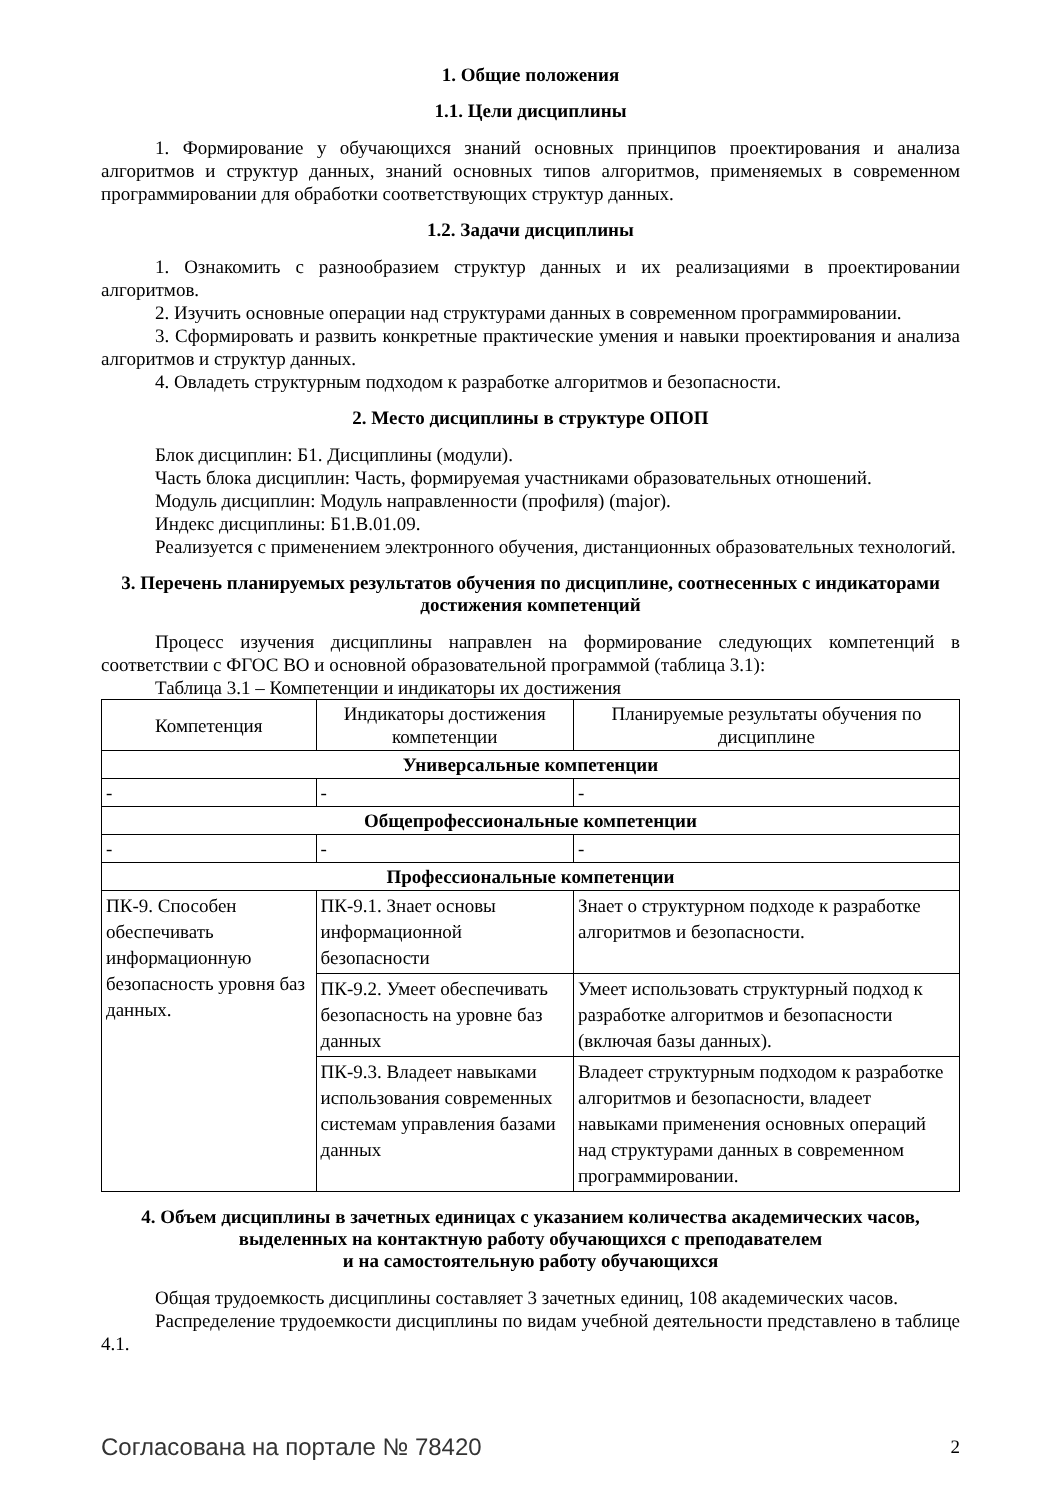1. Общие положения
1.1. Цели дисциплины
1. Формирование у обучающихся знаний основных принципов проектирования и анализа алгоритмов и структур данных, знаний основных типов алгоритмов, применяемых в современном программировании для обработки соответствующих структур данных.
1.2. Задачи дисциплины
1. Ознакомить с разнообразием структур данных и их реализациями в проектировании алгоритмов.
2. Изучить основные операции над структурами данных в современном программировании.
3. Сформировать и развить конкретные практические умения и навыки проектирования и анализа алгоритмов и структур данных.
4. Овладеть структурным подходом к разработке алгоритмов и безопасности.
2. Место дисциплины в структуре ОПОП
Блок дисциплин: Б1. Дисциплины (модули).
Часть блока дисциплин: Часть, формируемая участниками образовательных отношений.
Модуль дисциплин: Модуль направленности (профиля) (major).
Индекс дисциплины: Б1.В.01.09.
Реализуется с применением электронного обучения, дистанционных образовательных технологий.
3. Перечень планируемых результатов обучения по дисциплине, соотнесенных с индикаторами достижения компетенций
Процесс изучения дисциплины направлен на формирование следующих компетенций в соответствии с ФГОС ВО и основной образовательной программой (таблица 3.1):
Таблица 3.1 – Компетенции и индикаторы их достижения
| Компетенция | Индикаторы достижения компетенции | Планируемые результаты обучения по дисциплине |
| --- | --- | --- |
| Универсальные компетенции | | |
| - | - | - |
| Общепрофессиональные компетенции | | |
| - | - | - |
| Профессиональные компетенции | | |
| ПК-9. Способен обеспечивать информационную безопасность уровня баз данных. | ПК-9.1. Знает основы информационной безопасности | Знает о структурном подходе к разработке алгоритмов и безопасности. |
| | ПК-9.2. Умеет обеспечивать безопасность на уровне баз данных | Умеет использовать структурный подход к разработке алгоритмов и безопасности (включая базы данных). |
| | ПК-9.3. Владеет навыками использования современных системам управления базами данных | Владеет структурным подходом к разработке алгоритмов и безопасности, владеет навыками применения основных операций над структурами данных в современном программировании. |
4. Объем дисциплины в зачетных единицах с указанием количества академических часов, выделенных на контактную работу обучающихся с преподавателем
и на самостоятельную работу обучающихся
Общая трудоемкость дисциплины составляет 3 зачетных единиц, 108 академических часов.
Распределение трудоемкости дисциплины по видам учебной деятельности представлено в таблице 4.1.
Согласована на портале № 78420 2